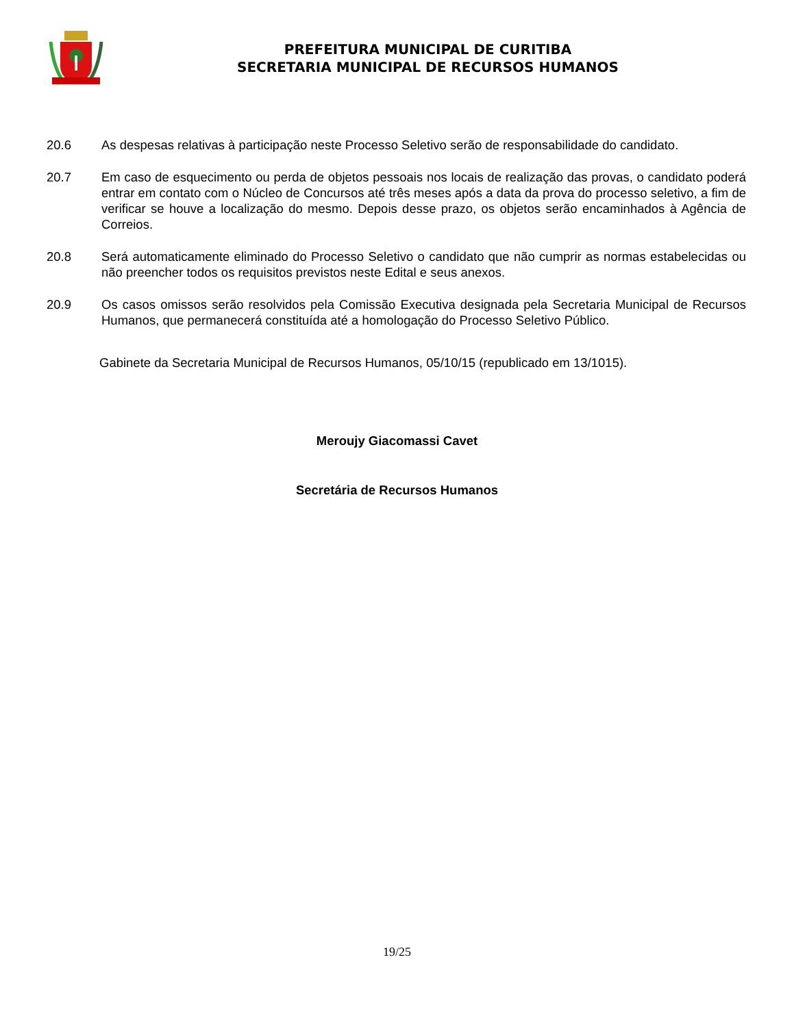PREFEITURA MUNICIPAL DE CURITIBA
SECRETARIA MUNICIPAL DE RECURSOS HUMANOS
20.6 As despesas relativas à participação neste Processo Seletivo serão de responsabilidade do candidato.
20.7 Em caso de esquecimento ou perda de objetos pessoais nos locais de realização das provas, o candidato poderá entrar em contato com o Núcleo de Concursos até três meses após a data da prova do processo seletivo, a fim de verificar se houve a localização do mesmo. Depois desse prazo, os objetos serão encaminhados à Agência de Correios.
20.8 Será automaticamente eliminado do Processo Seletivo o candidato que não cumprir as normas estabelecidas ou não preencher todos os requisitos previstos neste Edital e seus anexos.
20.9 Os casos omissos serão resolvidos pela Comissão Executiva designada pela Secretaria Municipal de Recursos Humanos, que permanecerá constituída até a homologação do Processo Seletivo Público.
Gabinete da Secretaria Municipal de Recursos Humanos, 05/10/15 (republicado em 13/1015).
Meroujy Giacomassi Cavet
Secretária de Recursos Humanos
19/25